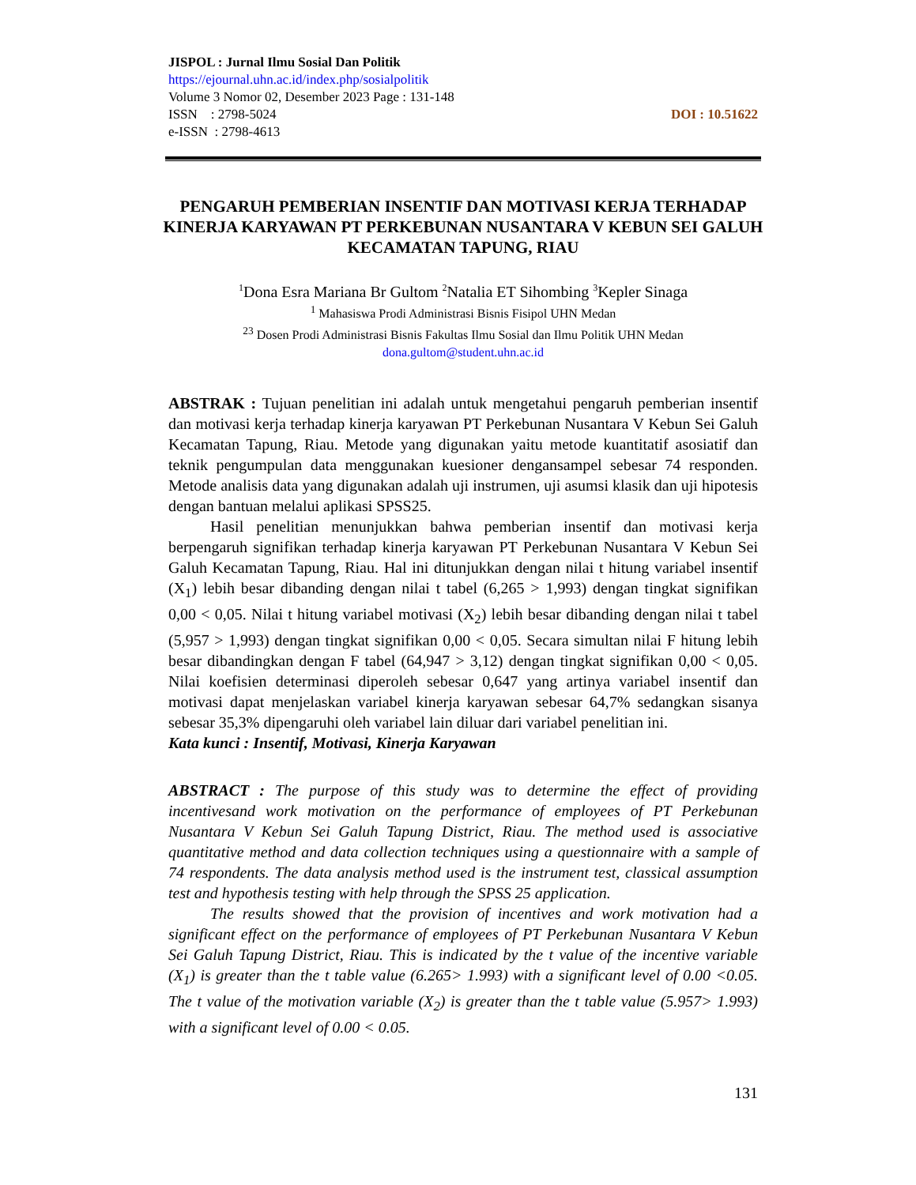JISPOL : Jurnal Ilmu Sosial Dan Politik
https://ejournal.uhn.ac.id/index.php/sosialpolitik
Volume 3 Nomor 02, Desember 2023 Page : 131-148
ISSN : 2798-5024 DOI : 10.51622
e-ISSN : 2798-4613
PENGARUH PEMBERIAN INSENTIF DAN MOTIVASI KERJA TERHADAP KINERJA KARYAWAN PT PERKEBUNAN NUSANTARA V KEBUN SEI GALUH KECAMATAN TAPUNG, RIAU
<sup>1</sup> Dona Esra Mariana Br Gultom <sup>2</sup>Natalia ET Sihombing <sup>3</sup>Kepler Sinaga
<sup>1</sup> Mahasiswa Prodi Administrasi Bisnis Fisipol UHN Medan
<sup>23</sup> Dosen Prodi Administrasi Bisnis Fakultas Ilmu Sosial dan Ilmu Politik UHN Medan
dona.gultom@student.uhn.ac.id
ABSTRAK : Tujuan penelitian ini adalah untuk mengetahui pengaruh pemberian insentif dan motivasi kerja terhadap kinerja karyawan PT Perkebunan Nusantara V Kebun Sei Galuh Kecamatan Tapung, Riau. Metode yang digunakan yaitu metode kuantitatif asosiatif dan teknik pengumpulan data menggunakan kuesioner dengansampel sebesar 74 responden. Metode analisis data yang digunakan adalah uji instrumen, uji asumsi klasik dan uji hipotesis dengan bantuan melalui aplikasi SPSS25.
Hasil penelitian menunjukkan bahwa pemberian insentif dan motivasi kerja berpengaruh signifikan terhadap kinerja karyawan PT Perkebunan Nusantara V Kebun Sei Galuh Kecamatan Tapung, Riau. Hal ini ditunjukkan dengan nilai t hitung variabel insentif (X<sub>1</sub>) lebih besar dibanding dengan nilai t tabel (6,265 > 1,993) dengan tingkat signifikan 0,00 < 0,05. Nilai t hitung variabel motivasi (X<sub>2</sub>) lebih besar dibanding dengan nilai t tabel (5,957 > 1,993) dengan tingkat signifikan 0,00 < 0,05. Secara simultan nilai F hitung lebih besar dibandingkan dengan F tabel (64,947 > 3,12) dengan tingkat signifikan 0,00 < 0,05. Nilai koefisien determinasi diperoleh sebesar 0,647 yang artinya variabel insentif dan motivasi dapat menjelaskan variabel kinerja karyawan sebesar 64,7% sedangkan sisanya sebesar 35,3% dipengaruhi oleh variabel lain diluar dari variabel penelitian ini.
Kata kunci : Insentif, Motivasi, Kinerja Karyawan
ABSTRACT : The purpose of this study was to determine the effect of providing incentivesand work motivation on the performance of employees of PT Perkebunan Nusantara V Kebun Sei Galuh Tapung District, Riau. The method used is associative quantitative method and data collection techniques using a questionnaire with a sample of 74 respondents. The data analysis method used is the instrument test, classical assumption test and hypothesis testing with help through the SPSS 25 application.
The results showed that the provision of incentives and work motivation had a significant effect on the performance of employees of PT Perkebunan Nusantara V Kebun Sei Galuh Tapung District, Riau. This is indicated by the t value of the incentive variable (X<sub>1</sub>) is greater than the t table value (6.265> 1.993) with a significant level of 0.00 <0.05. The t value of the motivation variable (X<sub>2</sub>) is greater than the t table value (5.957> 1.993) with a significant level of 0.00 < 0.05.
131